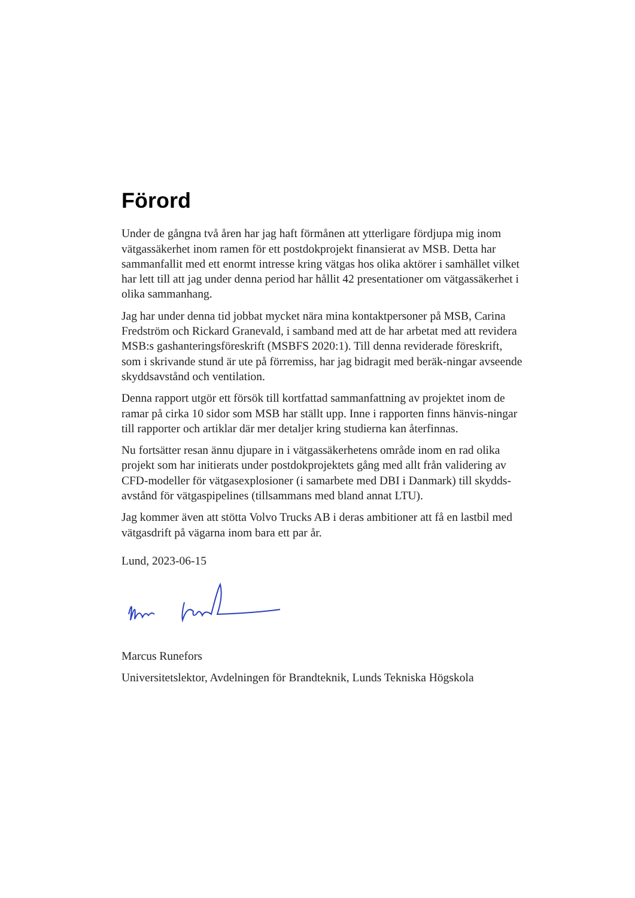Förord
Under de gångna två åren har jag haft förmånen att ytterligare fördjupa mig inom vätgassäkerhet inom ramen för ett postdokprojekt finansierat av MSB. Detta har sammanfallit med ett enormt intresse kring vätgas hos olika aktörer i samhället vilket har lett till att jag under denna period har hållit 42 presentationer om vätgassäkerhet i olika sammanhang.
Jag har under denna tid jobbat mycket nära mina kontaktpersoner på MSB, Carina Fredström och Rickard Granevald, i samband med att de har arbetat med att revidera MSB:s gashanteringsföreskrift (MSBFS 2020:1). Till denna reviderade föreskrift, som i skrivande stund är ute på förremiss, har jag bidragit med beräk-ningar avseende skyddsavstånd och ventilation.
Denna rapport utgör ett försök till kortfattad sammanfattning av projektet inom de ramar på cirka 10 sidor som MSB har ställt upp. Inne i rapporten finns hänvis-ningar till rapporter och artiklar där mer detaljer kring studierna kan återfinnas.
Nu fortsätter resan ännu djupare in i vätgassäkerhetens område inom en rad olika projekt som har initierats under postdokprojektets gång med allt från validering av CFD-modeller för vätgasexplosioner (i samarbete med DBI i Danmark) till skydds-avstånd för vätgaspipelines (tillsammans med bland annat LTU).
Jag kommer även att stötta Volvo Trucks AB i deras ambitioner att få en lastbil med vätgasdrift på vägarna inom bara ett par år.
Lund, 2023-06-15
Marcus Runefors
Universitetslektor, Avdelningen för Brandteknik, Lunds Tekniska Högskola